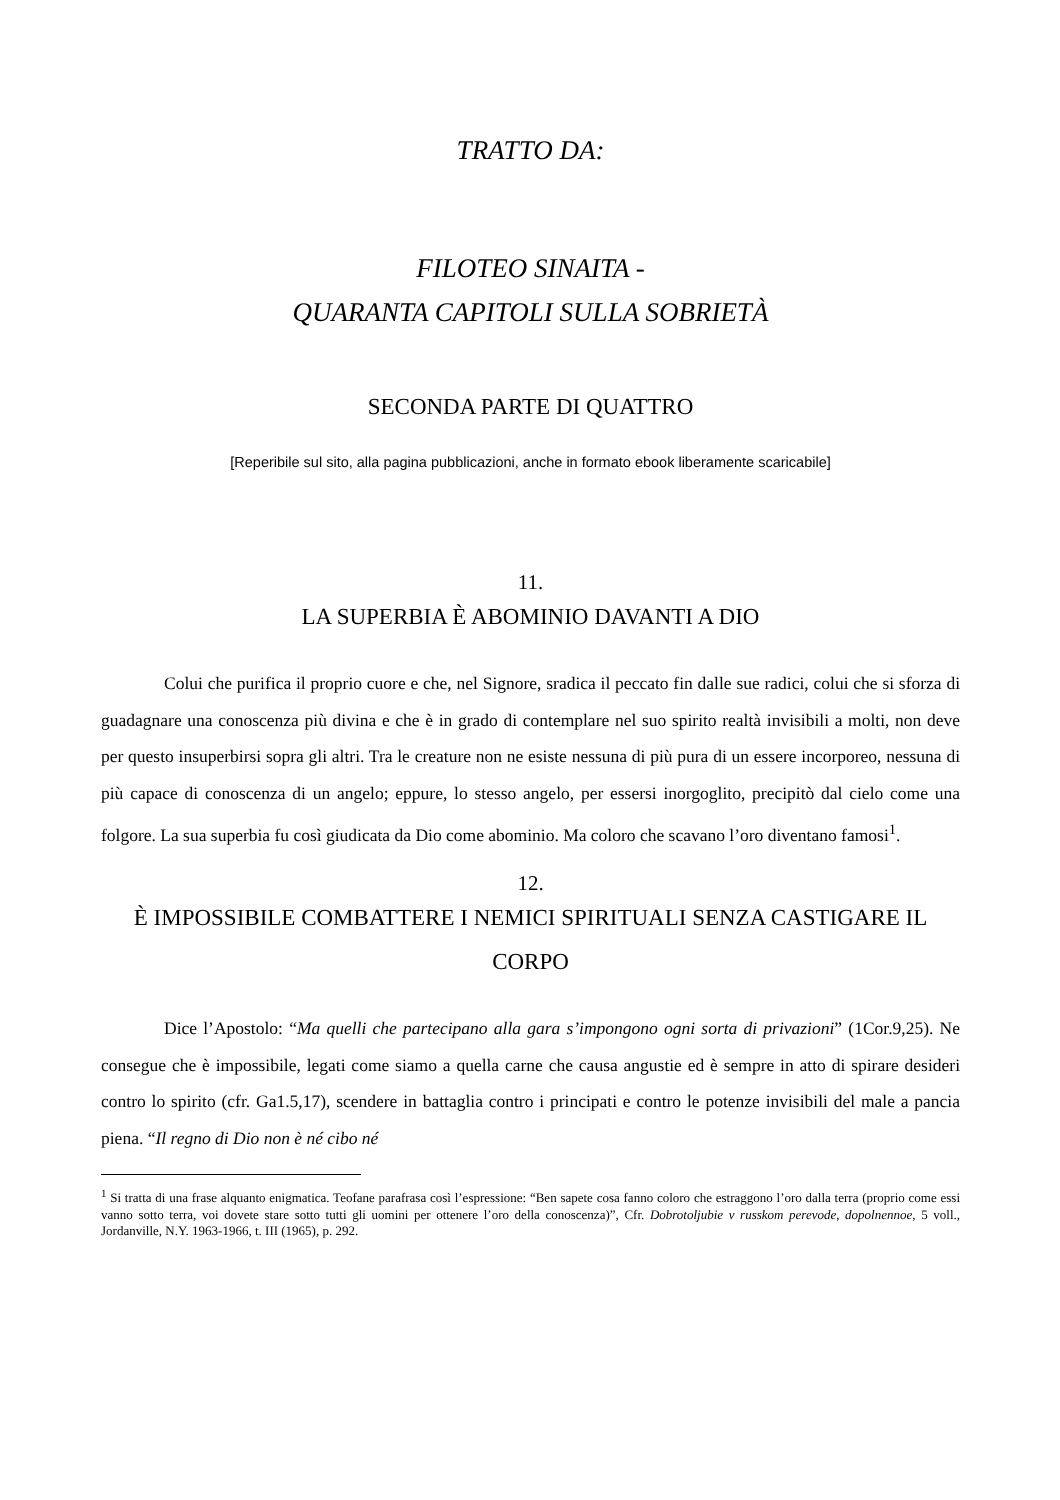TRATTO DA:
FILOTEO SINAITA -
QUARANTA CAPITOLI SULLA SOBRIETÀ
SECONDA PARTE DI QUATTRO
[Reperibile sul sito, alla pagina pubblicazioni, anche in formato ebook liberamente scaricabile]
11.
LA SUPERBIA È ABOMINIO DAVANTI A DIO
Colui che purifica il proprio cuore e che, nel Signore, sradica il peccato fin dalle sue radici, colui che si sforza di guadagnare una conoscenza più divina e che è in grado di contemplare nel suo spirito realtà invisibili a molti, non deve per questo insuperbirsi sopra gli altri. Tra le creature non ne esiste nessuna di più pura di un essere incorporeo, nessuna di più capace di conoscenza di un angelo; eppure, lo stesso angelo, per essersi inorgoglito, precipitò dal cielo come una folgore. La sua superbia fu così giudicata da Dio come abominio. Ma coloro che scavano l’oro diventano famosi<sup>1</sup>.
12.
È IMPOSSIBILE COMBATTERE I NEMICI SPIRITUALI SENZA CASTIGARE IL CORPO
Dice l’Apostolo: “Ma quelli che partecipano alla gara s’impongono ogni sorta di privazioni” (1Cor.9,25). Ne consegue che è impossibile, legati come siamo a quella carne che causa angustie ed è sempre in atto di spirare desideri contro lo spirito (cfr. Ga1.5,17), scendere in battaglia contro i principati e contro le potenze invisibili del male a pancia piena. “Il regno di Dio non è né cibo né
<sup>1</sup> Si tratta di una frase alquanto enigmatica. Teofane parafrasa così l’espressione: “Ben sapete cosa fanno coloro che estraggono l’oro dalla terra (proprio come essi vanno sotto terra, voi dovete stare sotto tutti gli uomini per ottenere l’oro della conoscenza)”, Cfr. Dobrotoljubie v russkom perevode, dopolnennoe, 5 voll., Jordanville, N.Y. 1963-1966, t. III (1965), p. 292.